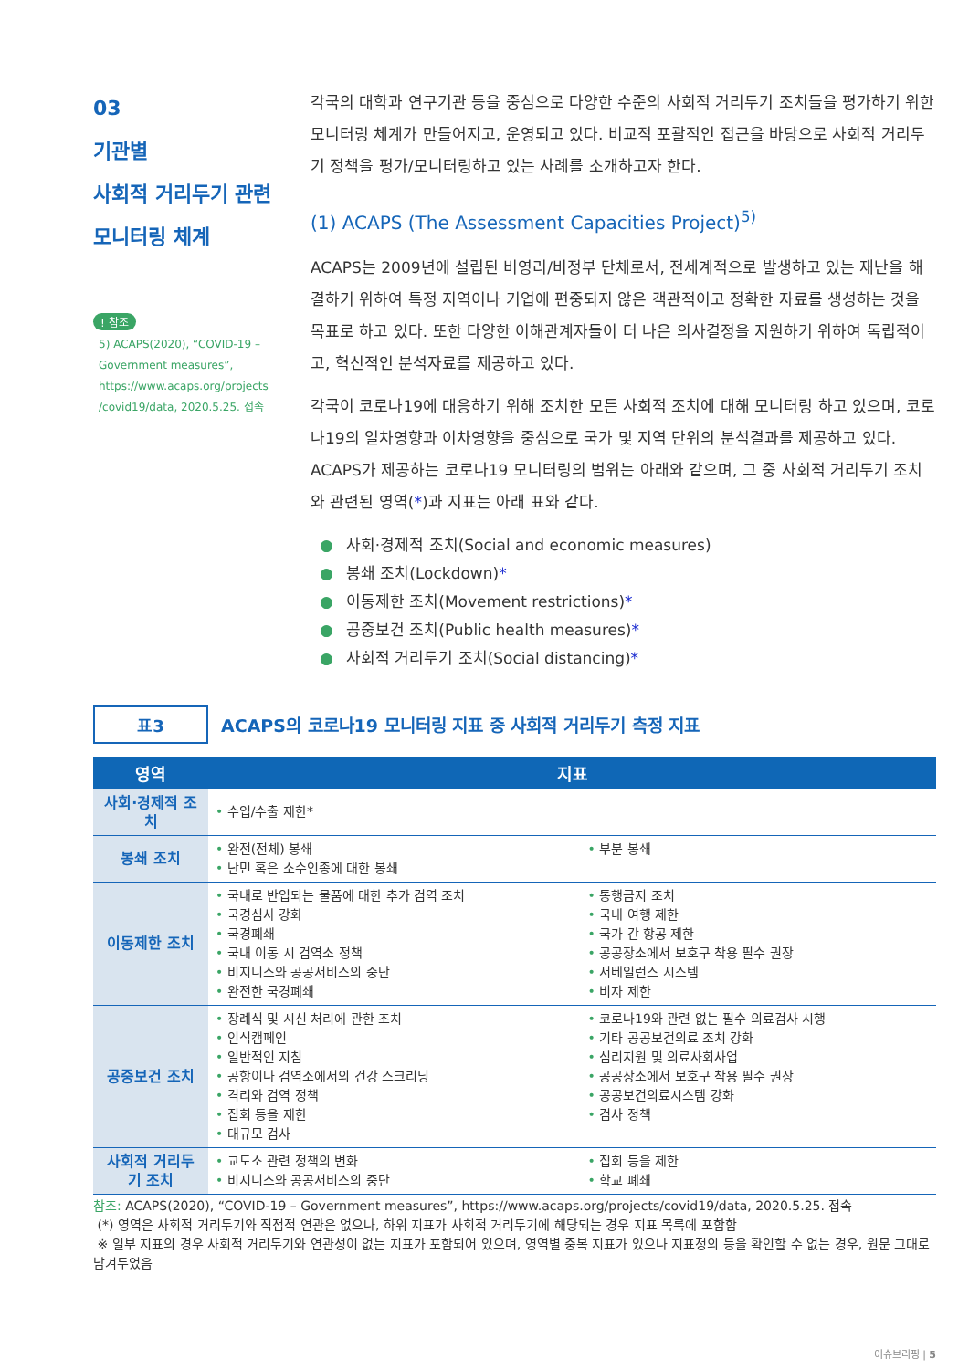03
기관별
사회적 거리두기 관련
모니터링 체계
! 참조
5) ACAPS(2020), “COVID-19 – Government measures”, https://www.acaps.org/projects /covid19/data, 2020.5.25. 접속
각국의 대학과 연구기관 등을 중심으로 다양한 수준의 사회적 거리두기 조치들을 평가하기 위한 모니터링 체계가 만들어지고, 운영되고 있다. 비교적 포괄적인 접근을 바탕으로 사회적 거리두기 정책을 평가/모니터링하고 있는 사례를 소개하고자 한다.
(1) ACAPS (The Assessment Capacities Project)<sup>5)</sup>
ACAPS는 2009년에 설립된 비영리/비정부 단체로서, 전세계적으로 발생하고 있는 재난을 해결하기 위하여 특정 지역이나 기업에 편중되지 않은 객관적이고 정확한 자료를 생성하는 것을 목표로 하고 있다. 또한 다양한 이해관계자들이 더 나은 의사결정을 지원하기 위하여 독립적이고, 혁신적인 분석자료를 제공하고 있다.
각국이 코로나19에 대응하기 위해 조치한 모든 사회적 조치에 대해 모니터링 하고 있으며, 코로나19의 일차영향과 이차영향을 중심으로 국가 및 지역 단위의 분석결과를 제공하고 있다. ACAPS가 제공하는 코로나19 모니터링의 범위는 아래와 같으며, 그 중 사회적 거리두기 조치와 관련된 영역(*)과 지표는 아래 표와 같다.
● 사회·경제적 조치(Social and economic measures)
● 봉쇄 조치(Lockdown)*
● 이동제한 조치(Movement restrictions)*
● 공중보건 조치(Public health measures)*
● 사회적 거리두기 조치(Social distancing)*
표3
ACAPS의 코로나19 모니터링 지표 중 사회적 거리두기 측정 지표
| 영역 | 지표 | |
| --- | --- | --- |
| 사회·경제적 조치 | • 수입/수출 제한* | |
| 봉쇄 조치 | • 완전(전체) 봉쇄 • 난민 혹은 소수인종에 대한 봉쇄 | • 부분 봉쇄 |
| 이동제한 조치 | • 국내로 반입되는 물품에 대한 추가 검역 조치 • 국경심사 강화 • 국경폐쇄 • 국내 이동 시 검역소 정책 • 비지니스와 공공서비스의 중단 • 완전한 국경폐쇄 | • 통행금지 조치 • 국내 여행 제한 • 국가 간 항공 제한 • 공공장소에서 보호구 착용 필수 권장 • 서베일런스 시스템 • 비자 제한 |
| 공중보건 조치 | • 장례식 및 시신 처리에 관한 조치 • 인식캠페인 • 일반적인 지침 • 공항이나 검역소에서의 건강 스크리닝 • 격리와 검역 정책 • 집회 등을 제한 • 대규모 검사 | • 코로나19와 관련 없는 필수 의료검사 시행 • 기타 공공보건의료 조치 강화 • 심리지원 및 의료사회사업 • 공공장소에서 보호구 착용 필수 권장 • 공공보건의료시스템 강화 • 검사 정책 |
| 사회적 거리두기 조치 | • 교도소 관련 정책의 변화 • 비지니스와 공공서비스의 중단 | • 집회 등을 제한 • 학교 폐쇄 |
참조: ACAPS(2020), “COVID-19 – Government measures”, https://www.acaps.org/projects/covid19/data, 2020.5.25. 접속
(*) 영역은 사회적 거리두기와 직접적 연관은 없으나, 하위 지표가 사회적 거리두기에 해당되는 경우 지표 목록에 포함함
※ 일부 지표의 경우 사회적 거리두기와 연관성이 없는 지표가 포함되어 있으며, 영역별 중복 지표가 있으나 지표정의 등을 확인할 수 없는 경우, 원문 그대로 남겨두었음
이슈브리핑 | 5